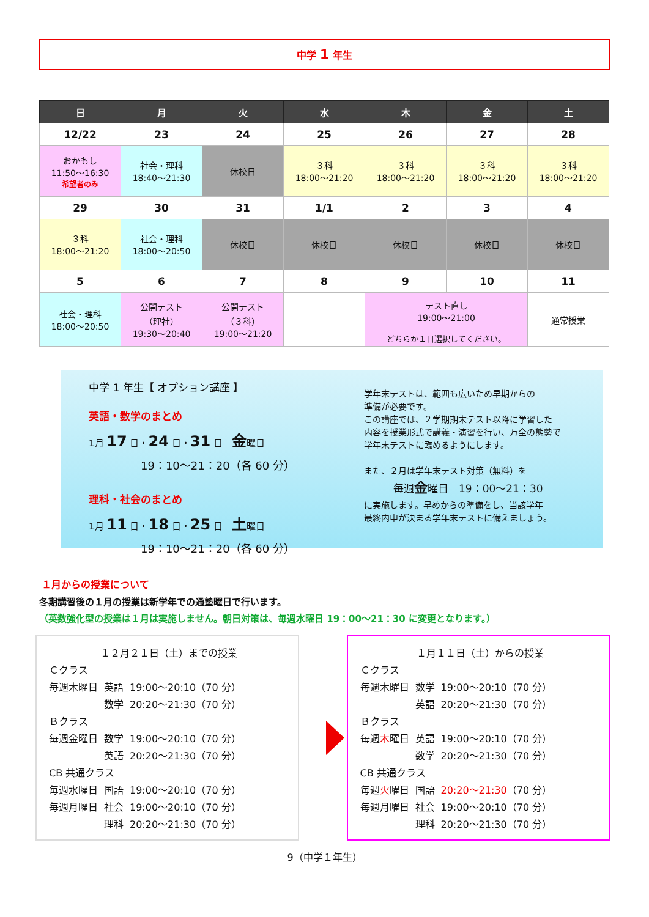中学 1 年生
| 日 | 月 | 火 | 水 | 木 | 金 | 土 |
| --- | --- | --- | --- | --- | --- | --- |
| 12/22 | 23 | 24 | 25 | 26 | 27 | 28 |
| おかもし 11:50～16:30 希望者のみ | 社会・理科 18:40～21:30 | 休校日 | ３科 18:00～21:20 | ３科 18:00～21:20 | ３科 18:00～21:20 | ３科 18:00～21:20 |
| 29 | 30 | 31 | 1/1 | 2 | 3 | 4 |
| ３科 18:00～21:20 | 社会・理科 18:00～20:50 | 休校日 | 休校日 | 休校日 | 休校日 | 休校日 |
| 5 | 6 | 7 | 8 | 9 | 10 | 11 |
| 社会・理科 18:00～20:50 | 公開テスト （理社） 19:30～20:40 | 公開テスト （３科） 19:00～21:20 | | テスト直し 19:00～21:00 | | 通常授業 |
| | | | | どちらか１日選択してください。 | | |
中学 1 年生【 オプション講座 】
英語・数学のまとめ
1月 17 日・24 日・31 日　金曜日
19：10～21：20（各 60 分）
理科・社会のまとめ
1月 11 日・18 日・25 日　土曜日
19：10～21：20（各 60 分）
学年末テストは、範囲も広いため早期からの
準備が必要です。
この講座では、２学期期末テスト以降に学習した
内容を授業形式で講義・演習を行い、万全の態勢で
学年末テストに臨めるようにします。
また、２月は学年末テスト対策（無料）を
毎週金曜日　19：00～21：30
に実施します。早めからの準備をし、当該学年
最終内申が決まる学年末テストに備えましょう。
１月からの授業について
冬期講習後の１月の授業は新学年での通塾曜日で行います。
（英数強化型の授業は１月は実施しません。朝日対策は、毎週水曜日 19：00～21：30 に変更となります。）
１２月２１日（土）までの授業
Ｃクラス
| 毎週木曜日 | 英語 | 19:00～20:10（70 分） |
| | 数学 | 20:20～21:30（70 分） |
Ｂクラス
| 毎週金曜日 | 数学 | 19:00～20:10（70 分） |
| | 英語 | 20:20～21:30（70 分） |
CB 共通クラス
| 毎週水曜日 | 国語 | 19:00～20:10（70 分） |
| 毎週月曜日 | 社会 | 19:00～20:10（70 分） |
| | 理科 | 20:20～21:30（70 分） |
１月１１日（土）からの授業
Ｃクラス
| 毎週木曜日 | 数学 | 19:00～20:10（70 分） |
| | 英語 | 20:20～21:30（70 分） |
Ｂクラス
| 毎週 木 曜日 | 英語 | 19:00～20:10（70 分） |
| | 数学 | 20:20～21:30（70 分） |
CB 共通クラス
| 毎週 火 曜日 | 国語 | 20:20～21:30 （70 分） |
| 毎週月曜日 | 社会 | 19:00～20:10（70 分） |
| | 理科 | 20:20～21:30（70 分） |
9（中学１年生）